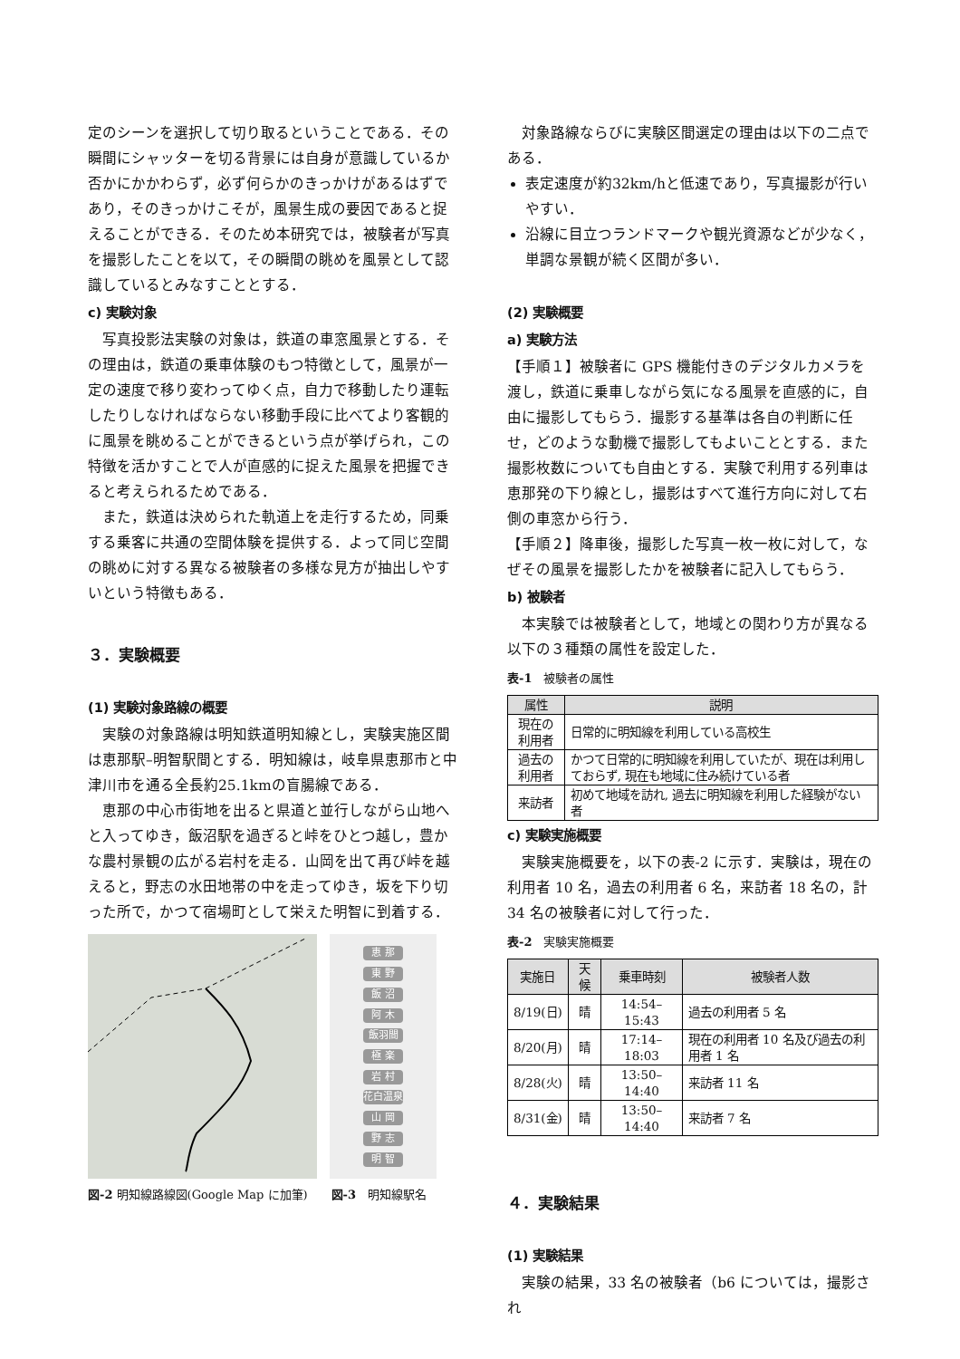定のシーンを選択して切り取るということである．その瞬間にシャッターを切る背景には自身が意識しているか否かにかかわらず，必ず何らかのきっかけがあるはずであり，そのきっかけこそが，風景生成の要因であると捉えることができる．そのため本研究では，被験者が写真を撮影したことを以て，その瞬間の眺めを風景として認識しているとみなすこととする．
c) 実験対象
写真投影法実験の対象は，鉄道の車窓風景とする．その理由は，鉄道の乗車体験のもつ特徴として，風景が一定の速度で移り変わってゆく点，自力で移動したり運転したりしなければならない移動手段に比べてより客観的に風景を眺めることができるという点が挙げられ，この特徴を活かすことで人が直感的に捉えた風景を把握できると考えられるためである．
また，鉄道は決められた軌道上を走行するため，同乗する乗客に共通の空間体験を提供する．よって同じ空間の眺めに対する異なる被験者の多様な見方が抽出しやすいという特徴もある．
３．実験概要
(1) 実験対象路線の概要
実験の対象路線は明知鉄道明知線とし，実験実施区間は恵那駅–明智駅間とする．明知線は，岐阜県恵那市と中津川市を通る全長約25.1kmの盲腸線である．
恵那の中心市街地を出ると県道と並行しながら山地へと入ってゆき，飯沼駅を過ぎると峠をひとつ越し，豊かな農村景観の広がる岩村を走る．山岡を出て再び峠を越えると，野志の水田地帯の中を走ってゆき，坂を下り切った所で，かつて宿場町として栄えた明智に到着する．
恵 那
東 野
飯 沼
阿 木
飯羽間
極 楽
岩 村
花白温泉
山 岡
野 志
明 智
図-2 明知線路線図(Google Map に加筆)　　図-3　明知線駅名
対象路線ならびに実験区間選定の理由は以下の二点である．
表定速度が約32km/hと低速であり，写真撮影が行いやすい．
沿線に目立つランドマークや観光資源などが少なく，単調な景観が続く区間が多い．
(2) 実験概要
a) 実験方法
【手順１】被験者に GPS 機能付きのデジタルカメラを渡し，鉄道に乗車しながら気になる風景を直感的に，自由に撮影してもらう．撮影する基準は各自の判断に任せ，どのような動機で撮影してもよいこととする．また撮影枚数についても自由とする．実験で利用する列車は恵那発の下り線とし，撮影はすべて進行方向に対して右側の車窓から行う．
【手順２】降車後，撮影した写真一枚一枚に対して，なぜその風景を撮影したかを被験者に記入してもらう．
b) 被験者
本実験では被験者として，地域との関わり方が異なる以下の３種類の属性を設定した．
表-1　被験者の属性
| 属性 | 説明 |
| --- | --- |
| 現在の利用者 | 日常的に明知線を利用している高校生 |
| 過去の利用者 | かつて日常的に明知線を利用していたが、現在は利用しておらず, 現在も地域に住み続けている者 |
| 来訪者 | 初めて地域を訪れ, 過去に明知線を利用した経験がない者 |
c) 実験実施概要
実験実施概要を，以下の表-2 に示す．実験は，現在の利用者 10 名，過去の利用者 6 名，来訪者 18 名の，計 34 名の被験者に対して行った．
表-2　実験実施概要
| 実施日 | 天候 | 乗車時刻 | 被験者人数 |
| --- | --- | --- | --- |
| 8/19(日) | 晴 | 14:54–15:43 | 過去の利用者 5 名 |
| 8/20(月) | 晴 | 17:14–18:03 | 現在の利用者 10 名及び過去の利用者 1 名 |
| 8/28(火) | 晴 | 13:50–14:40 | 来訪者 11 名 |
| 8/31(金) | 晴 | 13:50–14:40 | 来訪者 7 名 |
４．実験結果
(1) 実験結果
実験の結果，33 名の被験者（b6 については，撮影され